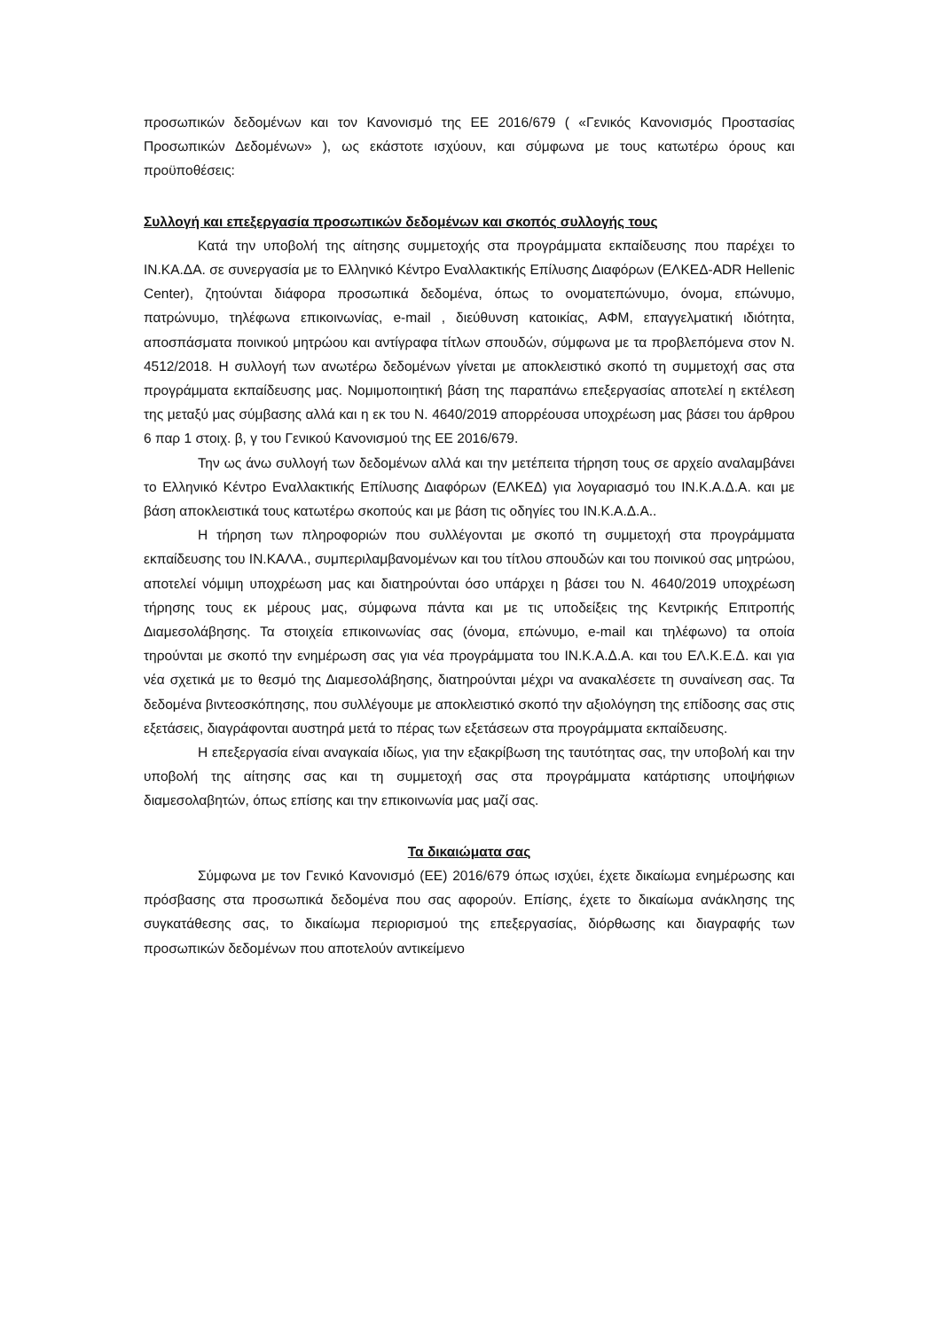προσωπικών δεδομένων και τον Κανονισμό της ΕΕ 2016/679 ( «Γενικός Κανονισμός Προστασίας Προσωπικών Δεδομένων» ), ως εκάστοτε ισχύουν, και σύμφωνα με τους κατωτέρω όρους και προϋποθέσεις:
Συλλογή και επεξεργασία προσωπικών δεδομένων και σκοπός συλλογής τους
Κατά την υποβολή της αίτησης συμμετοχής στα προγράμματα εκπαίδευσης που παρέχει το ΙΝ.ΚΑ.ΔΑ. σε συνεργασία με το Ελληνικό Κέντρο Εναλλακτικής Επίλυσης Διαφόρων (ΕΛΚΕΔ-ADR Hellenic Center), ζητούνται διάφορα προσωπικά δεδομένα, όπως το ονοματεπώνυμο, όνομα, επώνυμο, πατρώνυμο, τηλέφωνα επικοινωνίας, e-mail , διεύθυνση κατοικίας, ΑΦΜ, επαγγελματική ιδιότητα, αποσπάσματα ποινικού μητρώου και αντίγραφα τίτλων σπουδών, σύμφωνα με τα προβλεπόμενα στον Ν. 4512/2018. Η συλλογή των ανωτέρω δεδομένων γίνεται με αποκλειστικό σκοπό τη συμμετοχή σας στα προγράμματα εκπαίδευσης μας. Νομιμοποιητική βάση της παραπάνω επεξεργασίας αποτελεί η εκτέλεση της μεταξύ μας σύμβασης αλλά και η εκ του Ν. 4640/2019 απορρέουσα υποχρέωση μας βάσει του άρθρου 6 παρ 1 στοιχ. β, γ του Γενικού Κανονισμού της ΕΕ 2016/679.
Την ως άνω συλλογή των δεδομένων αλλά και την μετέπειτα τήρηση τους σε αρχείο αναλαμβάνει το Ελληνικό Κέντρο Εναλλακτικής Επίλυσης Διαφόρων (ΕΛΚΕΔ) για λογαριασμό του ΙΝ.Κ.Α.Δ.Α. και με βάση αποκλειστικά τους κατωτέρω σκοπούς και με βάση τις οδηγίες του ΙΝ.Κ.Α.Δ.Α..
Η τήρηση των πληροφοριών που συλλέγονται με σκοπό τη συμμετοχή στα προγράμματα εκπαίδευσης του ΙΝ.ΚΑΛΑ., συμπεριλαμβανομένων και του τίτλου σπουδών και του ποινικού σας μητρώου, αποτελεί νόμιμη υποχρέωση μας και διατηρούνται όσο υπάρχει η βάσει του Ν. 4640/2019 υποχρέωση τήρησης τους εκ μέρους μας, σύμφωνα πάντα και με τις υποδείξεις της Κεντρικής Επιτροπής Διαμεσολάβησης. Τα στοιχεία επικοινωνίας σας (όνομα, επώνυμο, e-mail και τηλέφωνο) τα οποία τηρούνται με σκοπό την ενημέρωση σας για νέα προγράμματα του ΙΝ.Κ.Α.Δ.Α. και του ΕΛ.Κ.Ε.Δ. και για νέα σχετικά με το θεσμό της Διαμεσολάβησης, διατηρούνται μέχρι να ανακαλέσετε τη συναίνεση σας. Τα δεδομένα βιντεοσκόπησης, που συλλέγουμε με αποκλειστικό σκοπό την αξιολόγηση της επίδοσης σας στις εξετάσεις, διαγράφονται αυστηρά μετά το πέρας των εξετάσεων στα προγράμματα εκπαίδευσης.
Η επεξεργασία είναι αναγκαία ιδίως, για την εξακρίβωση της ταυτότητας σας, την υποβολή και την υποβολή της αίτησης σας και τη συμμετοχή σας στα προγράμματα κατάρτισης υποψήφιων διαμεσολαβητών, όπως επίσης και την επικοινωνία μας μαζί σας.
Τα δικαιώματα σας
Σύμφωνα με τον Γενικό Κανονισμό (ΕΕ) 2016/679 όπως ισχύει, έχετε δικαίωμα ενημέρωσης και πρόσβασης στα προσωπικά δεδομένα που σας αφορούν. Επίσης, έχετε το δικαίωμα ανάκλησης της συγκατάθεσης σας, το δικαίωμα περιορισμού της επεξεργασίας, διόρθωσης και διαγραφής των προσωπικών δεδομένων που αποτελούν αντικείμενο